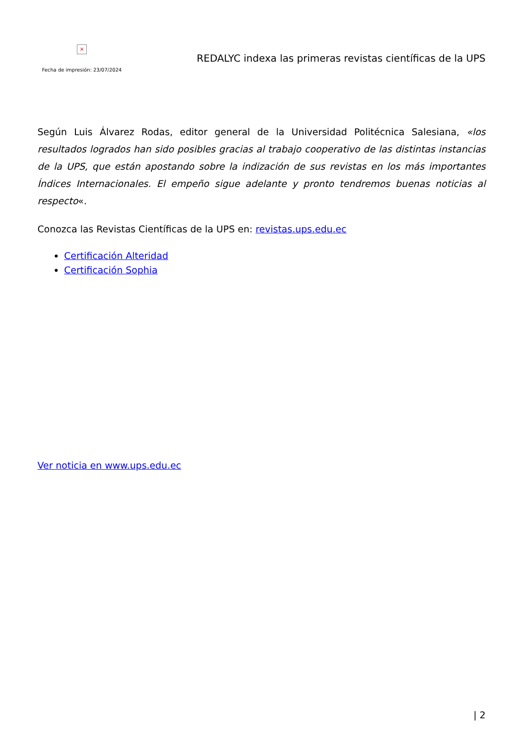×
Fecha de impresión: 23/07/2024
REDALYC indexa las primeras revistas científicas de la UPS
Según Luis Álvarez Rodas, editor general de la Universidad Politécnica Salesiana, «los resultados logrados han sido posibles gracias al trabajo cooperativo de las distintas instancias de la UPS, que están apostando sobre la indización de sus revistas en los más importantes Índices Internacionales. El empeño sigue adelante y pronto tendremos buenas noticias al respecto«.
Conozca las Revistas Científicas de la UPS en: revistas.ups.edu.ec
Certificación Alteridad
Certificación Sophia
Ver noticia en www.ups.edu.ec
| 2